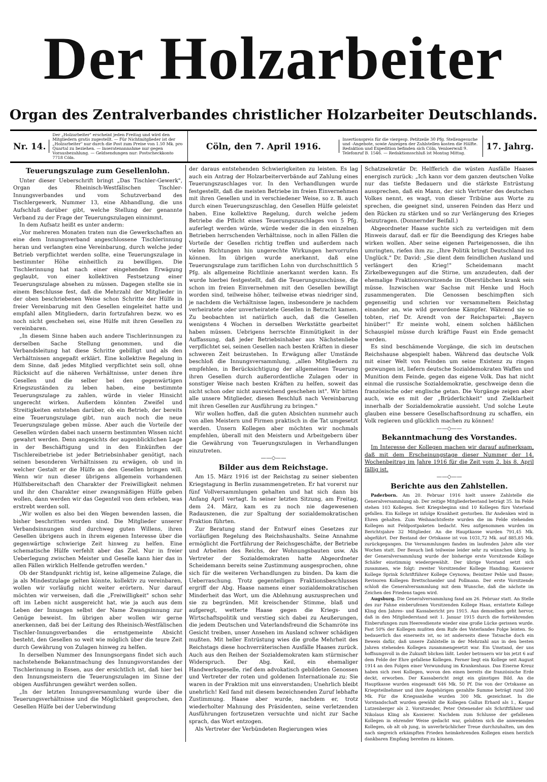Der Holzarbeiter
Organ des Zentralverbandes christlicher Holzarbeiter Deutschlands.
Nr. 14.
Der „Holzarbeiter" erscheint jeden Freitag und wird den Mitgliedern gratis zugestellt. — Für Nichtmitglieder ist der „Holzarbeiter" nur durch die Post zum Preise von 1.50 Mk. pro Quartal zu beziehen. — Inseratenannahme nur gegen Vorausbezahlung. — Geldsendungen nur: Postscheckkonto 7718 Cöln.
Cöln, den 7. April 1916.
Insertionspreis für die viergesp. Petitzeile 30 Pfg. Stellengesuche und -Angebote, sowie Anzeigen der Zahlstellen kosten die Hälfte. Redaktion und Expedition befinden sich Cöln, Venloerwall 9. Telefonruf B. 1546. — Redaktionsschluß ist Montag Mittag.
17. Jahrg.
Teuerungszulage zum Gesellenlohn.
Unter dieser Ueberschrift bringt „Das Tischler-Gewerk", Organ des Rheinisch-Westfälischen Tischler-Innungsverbandes und vom Schutzverband des Tischlergewerk, Nummer 13, eine Abhandlung, die uns Aufschluß darüber gibt, welche Stellung der genannte Verband zu der Frage der Teuerungszulagen einnimmt.
In dem Aufsatz heißt es unter anderm:
„Vor mehreren Monaten traten nun die Gewerkschaften an eine dem Innungsverband angeschlossene Tischlerinnung heran und verlangten eine Vereinbarung, durch welche jeder Betrieb verpflichtet werden sollte, eine Teuerungszulage in bestimmter Höhe einheitlich zu bewilligen. Die Tischlerinnung hat nach einer eingehenden Erwägung geglaubt, von einer kollektiven Festsetzung einer Teuerungszulage absehen zu müssen. Dagegen stellte sie in einem Beschlusse fest, daß die Mehrzahl der Mitglieder in der oben beschriebenen Weise schon Schritte der Hülfe in freier Vereinbarung mit den Gesellen eingeleitet hatte und empfahl allen Mitgliedern, darin fortzufahren bezw. wo es noch nicht geschehen sei, eine Hülfe mit ihren Gesellen zu vereinbaren.
„In diesem Sinne haben auch andere Tischlerinnungen zu derselben Sache Stellung genommen, und die Verbandsleitung hat diese Schritte gebilligt und als den Verhältnissen angepaßt erklärt. Eine kollektive Regelung in dem Sinne, daß jedes Mitglied verpflichtet sein soll, ohne Rücksicht auf die näheren Verhältnisse, unter denen ihre Gesellen und die selber bei den gegenwärtigen Kriegszuständen zu leben haben, eine bestimmte Teuerungszulage zu zahlen, würde in vieler Hinsicht ungerecht wirken. Außerdem könnten Zweifel und Streitigkeiten entstehen darüber, ob ein Betrieb, der bereits eine Teuerungszulage gibt, nun auch noch die neue Teuerungszulage geben müsse. Aber auch die Vorteile der Gesellen würden dabei nach unserm bestimmten Wissen nicht gewahrt werden. Denn angesichts der augenblicklichen Lage in der Beschäftigung und in den Einkünften der Tischlereibetriebe ist jeder Betriebsinhaber genötigt, nach seinen besonderen Verhältnissen zu erwägen, ob und in welcher Gestalt er die Hülfe an den Gesellen bringen will. Wenn wir nun dieser übrigens allgemein vorhandenen Hülfsbereitschaft den Charakter der Freiwilligkeit nehmen und ihr den Charakter einer zwangsmäßigen Hülfe geben wollen, dann werden wir das Gegenteil von dem erleben, was erstrebt werden soll.
„Wir wollen es also bei den Wegen bewenden lassen, die bisher beschritten worden sind. Die Mitglieder unserer Verbandsinnungen sind durchweg guten Willens, ihren Gesellen übrigens auch in ihrem eigenen Interesse über die gegenwärtige schwierige Zeit hinweg zu helfen. Eine schematische Hülfe verfehlt aber das Ziel. Nur in freier Ueberlegung zwischen Meister und Geselle kann hier das in allen Fällen wirklich Helfende getroffen werden."
Ob der Standpunkt richtig ist, keine allgemeine Zulage, die ja als Mindestzulage gelten könnte, kollektiv zu vereinbaren, wollen wir vorläufig nicht weiter erörtern. Nur darauf möchten wir verweisen, daß die „Freiwilligkeit" schon sehr oft im Leben nicht ausgereicht hat, wie ja auch aus dem Leben der Innungen selbst der Name Zwangsinnung zur Genüge beweist. Im übrigen aber wollen wir gerne anerkennen, daß bei der Leitung des Rheinisch-Westfälischen Tischler-Innungsverbandes die ernstgemeinte Absicht besteht, den Gesellen so weit wie möglich über die teure Zeit durch Gewährung von Zulagen hinweg zu helfen.
In derselben Nummer des Innungsorgans findet sich auch nachstehende Bekanntmachung des Innungsvorstandes der Tischlerinnung in Essen, aus der ersichtlich ist, daß hier bei den Innungsmeistern die Teuerungszulagen im Sinne der obigen Ausführungen gewährt werden sollen.
„In der letzten Innungsversammlung wurde über die Teuerungsverhältnisse und die Möglichkeit gesprochen, den Gesellen Hülfe bei der Ueberwindung
der daraus entstehenden Schwierigkeiten zu leisten. Es lag auch ein Antrag der Holzarbeiterverbände auf Zahlung eines Teuerungszuschlages vor. In den Verhandlungen wurde festgestellt, daß die meisten Betriebe im freien Einvernehmen mit ihren Gesellen und in verschiedener Weise, so z. B. auch durch einen Teuerungszuschlag, den Gesellen Hülfe geleistet haben. Eine kollektive Regelung, durch welche jedem Betriebe die Pflicht eines Teuerungszuschlages von 5 Pfg. auferlegt werden würde, würde weder die in den einzelnen Betrieben herrschenden Verhältnisse, noch in allen Fällen die Vorteile der Gesellen richtig treffen und außerdem nach vielen Richtungen hin ungerechte Wirkungen hervorrufen können. Im übrigen wurde anerkannt, daß eine Teuerungszulage zum tariflichen Lohn von durchschnittlich 5 Pfg. als allgemeine Richtlinie anerkannt werden kann. Es wurde hierbei festgestellt, daß die Teuerungszuschüsse, die schon im freien Einvernehmen mit den Gesellen bewilligt worden sind, teilweise höher, teilweise etwas niedriger sind, je nachdem die Verhältnisse lagen, insbesondere je nachdem verheiratete oder unverheiratete Gesellen in Betracht kamen. Zu beobachten ist natürlich auch, daß die Gesellen wenigstens 4 Wochen in derselben Werkstätte gearbeitet haben müssen. Uebrigens herrschte Einmütigkeit in der Auffassung, daß jeder Betriebsinhaber aus Nächstenliebe verpflichtet sei, seinen Gesellen nach besten Kräften in dieser schweren Zeit beizustehen. In Erwägung aller Umstände beschloß die Innungsversammlung, „allen Mitgliedern zu empfehlen, in Berücksichtigung der allgemeinen Teuerung ihren Gesellen durch außerordentliche Zulagen oder in sonstiger Weise nach besten Kräften zu helfen, soweit das nicht schon oder nicht ausreichend geschehen ist". Wir bitten alle unsere Mitglieder, diesen Beschluß nach Vereinbarung mit ihren Gesellen zur Ausführung zu bringen."
Wir wollen hoffen, daß die guten Absichten nunmehr auch von allen Meistern und Firmen praktisch in die Tat umgesetzt werden. Unsern Kollegen aber möchten wir nochmals empfehlen, überall mit den Meistern und Arbeitgebern über die Gewährung von Teuerungszulagen in Verhandlungen einzutreten.
——◇——
Bilder aus dem Reichstage.
Am 15. März 1916 ist der Reichstag zu seiner siebenten Kriegstagung in Berlin zusammengetreten. Er hat vorerst nur fünf Vollversammlungen gehalten und hat sich dann bis Anfang April vertagt. In seiner letzten Sitzung, am Freitag, dem 24. März, kam es zu noch nie dagewesenen Radauszenen, die zur Spaltung der sozialdemokratischen Fraktion führten.
Zur Beratung stand der Entwurf eines Gesetzes zur vorläufigen Regelung des Reichshaushalts. Seine Annahme ermöglicht die Fortführung der Reichsgeschäfte, der Betriebe und Arbeiten des Reichs, der Wohnungsbauten usw. Als Vertreter der Sozialdemokraten hatte Abgeordneter Scheidemann bereits seine Zustimmung ausgesprochen, ohne sich für die weiteren Verhandlungen zu binden. Da kam die Ueberraschung. Trotz gegenteiligen Fraktionsbeschlusses ergriff der Abg. Haase namens einer sozialdemokratischen Minderheit das Wort, um die Ablehnung auszusprechen und sie zu begründen. Mit kreischender Stimme, blaß und aufgeregt, wetterte Haase gegen die Kriegs- und Wirtschaftspolitik und verstieg sich dabei zu Aeußerungen, die jedem Deutschen und Vaterlandsfreund die Schamröte ins Gesicht treiben, unser Ansehen im Ausland schwer schädigen mußten. Mit heller Entrüstung wies die große Mehrheit des Reichstags diese hochverräterischen Ausfälle Haases zurück. Auch aus den Reihen der Sozialdemokraten kam stürmischer Widerspruch. Der Abg. Keil, ein ehemaliger Handwerksgeselle, rief dem advokatisch gebildeten Genossen und Vertreter der roten und goldenen Internationale zu: Sie waren in der Fraktion mit uns einverstanden; Unehrlich bleibt unehrlich! Keil fand mit diesem bezeichnenden Zuruf lebhafte Zustimmung. Haase aber wurde, nachdem er, trotz wiederholter Mahnung des Präsidenten, seine verletzenden Ausführungen fortzusetzen versuchte und nicht zur Sache sprach, das Wort entzogen.
Als Vertreter der Verbündeten Regierungen wies
Schatzsekretär Dr. Helfferich die wüsten Ausfälle Haases energisch zurück: „Ich kann vor dem ganzen deutschen Volke nur das tiefste Bedauern und die stärkste Entrüstung aussprechen, daß ein Mann, der sich Vertreter des deutschen Volkes nennt, es wagt, von dieser Tribüne aus Worte zu sprechen, die geeignet sind, unseren Feinden das Herz und den Rücken zu stärken und so zur Verlängerung des Krieges beizutragen. (Donnernder Beifall.)
Abgeordneter Haase suchte sich zu verteidigen mit dem Hinweis darauf, daß er für die Beendigung des Krieges habe wirken wollen. Aber seine eigenen Parteigenossen, die ihn umringten, riefen ihm zu: „Ihre Politik bringt Deutschland ins Unglück." Dr. David: „Sie dient dem feindlichen Ausland und verlängert den Krieg!" Scheidemann macht Zirkelbewegungen auf die Stirne, um anzudeuten, daß der ehemalige Fraktionsvorsitzende im Oberstübchen krank sein müsse. Inzwischen war Sachse mit Henke und Hoch zusammengeraten. Die Genossen beschimpften sich gegenseitig und schrien vor versammeltem Reichstag einander an, wie wild gewordene Kämpfer. Während sie so tobten, rief Dr. Arendt von der Reichspartei: „Bayern hinüber!" Er meinte wohl, einem solchen häßlichen Schauspiel müsse durch kräftige Faust ein Ende gemacht werden.
Es sind beschämende Vorgänge, die sich im deutschen Reichshause abgespielt haben. Während das deutsche Volk mit einer Welt von Feinden um seine Existenz zu ringen gezwungen ist, liefern deutsche Sozialdemokraten Waffen und Munition dem Feinde, gegen das eigene Volk. Das hat nicht einmal die russische Sozialdemokratie, geschweige denn die französische oder englische getan. Die Vorgänge zeigen aber auch, wie es mit der „Brüderlichkeit" und Zielklarheit innerhalb der Sozialdemokratie aussieht. Und solche Leute glauben eine bessere Gesellschaftsordnung zu schaffen, ein Volk regieren und glücklich machen zu können!
——◇——
Bekanntmachung des Vorstandes.
Im Interesse der Kollegen machen wir darauf aufmerksam, daß mit dem Erscheinungstage dieser Nummer der 14. Wochenbeitrag im Jahre 1916 für die Zeit vom 2. bis 8. April fällig ist.
——◇——
Berichte aus den Zahlstellen.
Paderborn. Am 20. Februar 1916 hielt unsere Zahlstelle die Generalversammlung ab. Der zeitige Mitgliederbestand beträgt 35. Im Felde stehen 103 Kollegen. Seit Kriegsbeginn sind 10 Kollegen fürs Vaterland gefallen. Ein Kollege ist infolge Krankheit gestorben. Ihr Andenken wird in Ehren gehalten. Zum Weihnachtsfeste wurden die im Felde stehenden Kollegen mit Feldpostpaketen bedacht. Neu aufgenommen wurden im Berichtsjahre 32 Mitglieder. An die Hauptkasse wurden 791,45 Mk. abgeführt. Der Bestand der Ortskasse ist von 1031,72 Mk. auf 885,85 Mk. zurückgegangen. Die Versammlungen fanden im laufenden Jahre alle vier Wochen statt. Der Besuch ließ teilweise leider sehr zu wünschen übrig. In der Generalversammlung wurde der bisherige erste Vorsitzende Kollege Schäfer einstimmig wiedergewählt. Der übrige Vorstand setzt sich zusammen, wie folgt: zweiter Vorsitzender Kollege Handing; Kassierer Kollege Sprink Schriftführer Kollege Ceynowa; Beisitzer Pehle und Bause; Revisoren Kollegen Brettschneider und Pollmann. Der erste Vorsitzende schloß die Generalversammlung mit dem Wunsche, daß die nächste im Zeichen des Friedens tagen wird.
Augsburg. Die Generalversammlung fand am 26. Februar statt. An Stelle des zur Fahne einberufenen Vorsitzenden Kollege Haas, erstattete Kollege Kling den Jahres- und Kassabericht pro 1915. Aus demselben geht hervor, daß in den Mitgliederstand seit 1. Januar 1915 durch die fortwährenden Einberufungen zum Heeresdienste wieder eine große Lücke gerissen wurde. Fast 50% der Kollegen mußten dem Rufe des Vaterlandes Folge leisten. So bedauerlich das einerseits ist, so ist anderseits diese Tatsache doch ein Beweis dafür, daß unsere Zahlstelle in der Mehrzahl aus in den besten Jahren stehenden Kollegen zusammengesetzt war. Ein Umstand, der uns hoffnungsvoll in die Zukunft blicken läßt. Leider betrauern wir bis jetzt 6 auf dem Felde der Ehre gefallene Kollegen. Ferner liegt ein Kollege seit August 1914 an den Folgen einer Verwundung im Krankenhaus. Das Eiserne Kreuz haben sich zwei Kollegen, wovon den einen bereits die französische Erde deckt, erworben. Der Kassabericht zeigt ein günstiges Bild. An die Hauptkasse wurden eingesandt 646 Mk. 50 Pf. Die von der Ortskasse an Kriegsteilnehmer und ihre Angehörigen gezahlte Summe beträgt rund 300 Mk. Für die Kriegsanleihe wurden 300 Mk. gezeichnet. In die Vorstandschaft wurden gewählt die Kollegen Gallus Erhard als 1., Kaspar Lutzenberger als 2. Vorsitzender, Peter Ostenender als Schriftführer und Nikolaus Kling als Kassierer. Nachdem zum Schlusse der gefallenen Kollegen in ehrender Weise gedacht war, gelobten sich die anwesenden Kollegen, ob alt ob jung, in unverbrüchlicher Treue durchzuhalten, um den nach siegreich erkämpften Frieden heimkehrenden Kollegen einen herzlich dankbaren Empfang bereiten zu können.